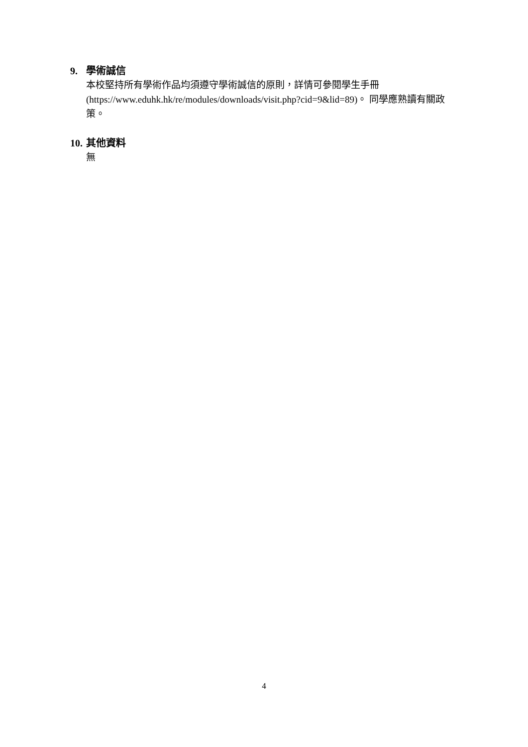9. 學術誠信
本校堅持所有學術作品均須遵守學術誠信的原則，詳情可參閱學生手冊 (https://www.eduhk.hk/re/modules/downloads/visit.php?cid=9&lid=89)。 同學應熟讀有關政策。
10. 其他資料
無
4